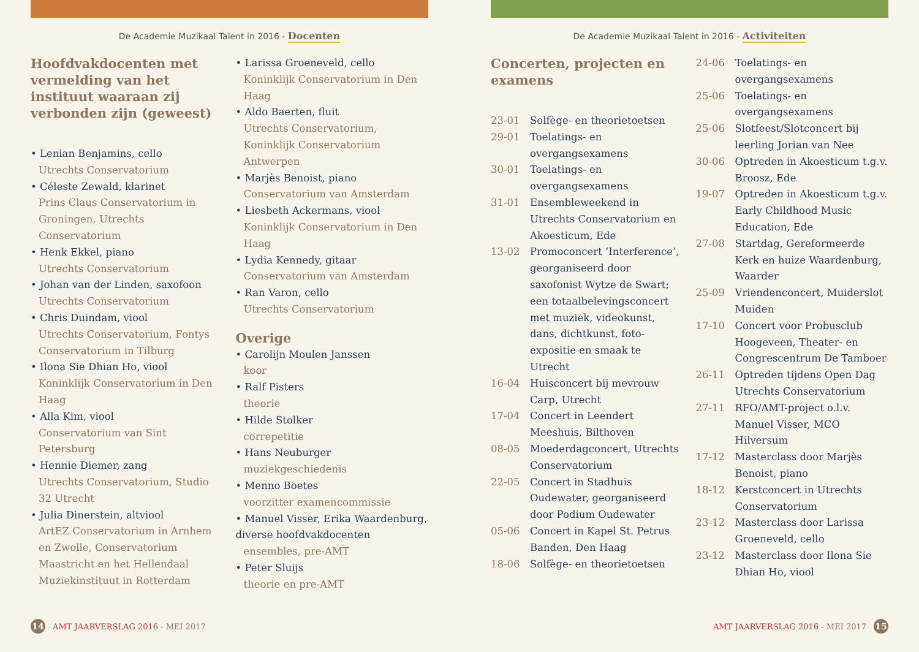De Academie Muzikaal Talent in 2016 - Docenten
Hoofdvakdocenten met vermelding van het instituut waaraan zij verbonden zijn (geweest)
• Lenian Benjamins, cello
Utrechts Conservatorium
• Céleste Zewald, klarinet
Prins Claus Conservatorium in Groningen, Utrechts Conservatorium
• Henk Ekkel, piano
Utrechts Conservatorium
• Johan van der Linden, saxofoon
Utrechts Conservatorium
• Chris Duindam, viool
Utrechts Conservatorium, Fontys Conservatorium in Tilburg
• Ilona Sie Dhian Ho, viool
Koninklijk Conservatorium in Den Haag
• Alla Kim, viool
Conservatorium van Sint Petersburg
• Hennie Diemer, zang
Utrechts Conservatorium, Studio 32 Utrecht
• Julia Dinerstein, altviool
ArtEZ Conservatorium in Arnhem en Zwolle, Conservatorium Maastricht en het Hellendaal Muziekinstituut in Rotterdam
• Larissa Groeneveld, cello
Koninklijk Conservatorium in Den Haag
• Aldo Baerten, fluit
Utrechts Conservatorium, Koninklijk Conservatorium Antwerpen
• Marjès Benoist, piano
Conservatorium van Amsterdam
• Liesbeth Ackermans, viool
Koninklijk Conservatorium in Den Haag
• Lydia Kennedy, gitaar
Conservatorium van Amsterdam
• Ran Varon, cello
Utrechts Conservatorium
Overige
• Carolijn Moulen Janssen
koor
• Ralf Pisters
theorie
• Hilde Stolker
correpetitie
• Hans Neuburger
muziekgeschiedenis
• Menno Boetes
voorzitter examencommissie
• Manuel Visser, Erika Waardenburg, diverse hoofdvakdocenten
ensembles, pre-AMT
• Peter Sluijs
theorie en pre-AMT
14
AMT JAARVERSLAG 2016 - MEI 2017
De Academie Muzikaal Talent in 2016 - Activiteiten
Concerten, projecten en examens
23-01 Solfège- en theorietoetsen
29-01 Toelatings- en overgangsexamens
30-01 Toelatings- en overgangsexamens
31-01 Ensembleweekend in Utrechts Conservatorium en Akoesticum, Ede
13-02 Promoconcert ‘Interference’, georganiseerd door saxofonist Wytze de Swart; een totaalbelevingsconcert met muziek, videokunst, dans, dichtkunst, foto-expositie en smaak te Utrecht
16-04 Huisconcert bij mevrouw Carp, Utrecht
17-04 Concert in Leendert Meeshuis, Bilthoven
08-05 Moederdagconcert, Utrechts Conservatorium
22-05 Concert in Stadhuis Oudewater, georganiseerd door Podium Oudewater
05-06 Concert in Kapel St. Petrus Banden, Den Haag
18-06 Solfège- en theorietoetsen
24-06 Toelatings- en overgangsexamens
25-06 Toelatings- en overgangsexamens
25-06 Slotfeest/Slotconcert bij leerling Jorian van Nee
30-06 Optreden in Akoesticum t.g.v. Broosz, Ede
19-07 Optreden in Akoesticum t.g.v. Early Childhood Music Education, Ede
27-08 Startdag, Gereformeerde Kerk en huize Waardenburg, Waarder
25-09 Vriendenconcert, Muiderslot Muiden
17-10 Concert voor Probusclub Hoogeveen, Theater- en Congrescentrum De Tamboer
26-11 Optreden tijdens Open Dag Utrechts Conservatorium
27-11 RFO/AMT-project o.l.v. Manuel Visser, MCO Hilversum
17-12 Masterclass door Marjès Benoist, piano
18-12 Kerstconcert in Utrechts Conservatorium
23-12 Masterclass door Larissa Groeneveld, cello
23-12 Masterclass door Ilona Sie Dhian Ho, viool
AMT JAARVERSLAG 2016 - MEI 2017
15